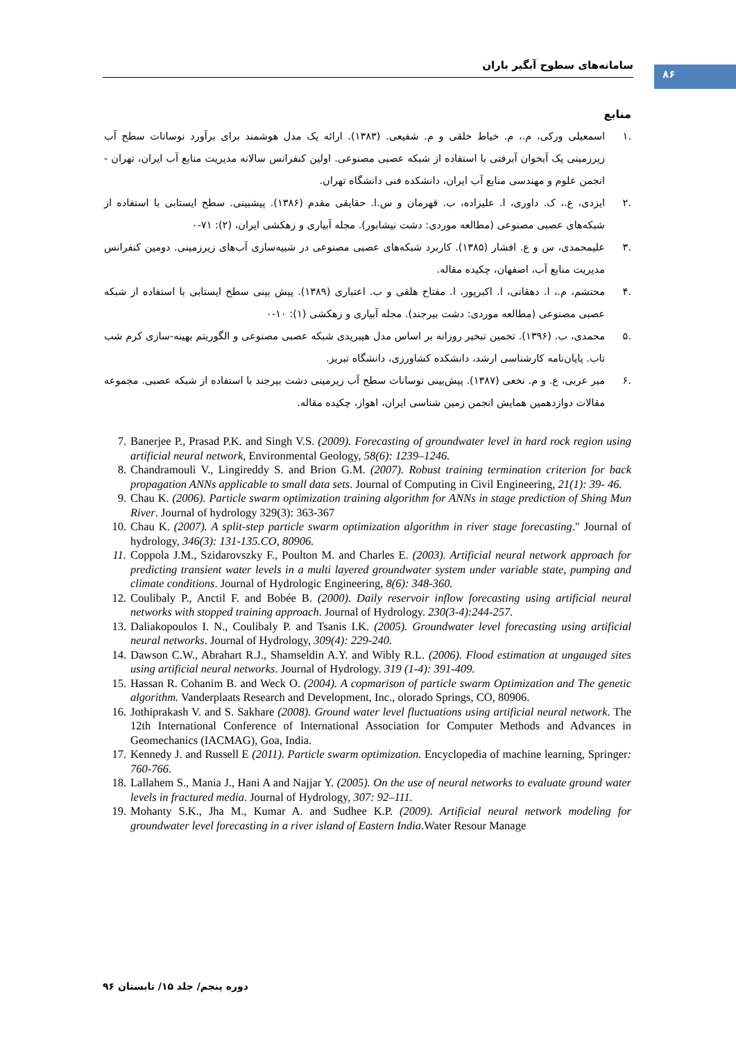۸۶
سامانه‌های سطوح آبگیر باران
منابع
.۱ اسمعیلی ورکی، م.، م. خیاط خلقی و م. شفیعی. (۱۳۸۳). ارائه یک مدل هوشمند برای برآورد نوسانات سطح آب زیرزمینی یک آبخوان آبرفتی با استفاده از شبکه عصبی مصنوعی. اولین کنفرانس سالانه مدیریت منابع آب ایران، تهران - انجمن علوم و مهندسی منابع آب ایران، دانشکده فنی دانشگاه تهران.
.۲ ایزدی، ع.، ک. داوری، ا. علیزاده، ب. قهرمان و س.ا. حقایقی مقدم (۱۳۸۶). پیشبینی. سطح ایستابی با استفاده از شبکه‌های عصبی مصنوعی (مطالعه موردی: دشت نیشابور). مجله آبیاری و زهکشی ایران، (۲): ۷۱-۰
.۳ علیمحمدی، س و ع. افشار (۱۳۸۵). کاربرد شبکه‌های عصبی مصنوعی در شبیه‌سازی آب‌های زیرزمینی. دومین کنفرانس مدیریت منابع آب، اصفهان، چکیده مقاله.
.۴ محتشم، م.، ا. دهقانی، ا. اکبرپور، ا. مفتاح هلقی و ب. اعتباری (۱۳۸۹). پیش بینی سطح ایستابی با استفاده از شبکه عصبی مصنوعی (مطالعه موردی: دشت بیرجند). مجله آبیاری و زهکشی (۱): ۱۰-۰
.۵ محمدی، ب. (۱۳۹۶). تخمین تبخیر روزانه بر اساس مدل هیبریدی شبکه عصبی مصنوعی و الگوریتم بهینه-سازی کرم شب تاب. پایان‌نامه کارشناسی ارشد، دانشکده کشاورزی، دانشگاه تبریز.
.۶ میر عربی، ع. و م. نخعی (۱۳۸۷). پیش‌بینی نوسانات سطح آب زیرمینی دشت بیرجند با استفاده از شبکه عصبی. مجموعه مقالات دوازدهمین همایش انجمن زمین شناسی ایران، اهواز، چکیده مقاله.
7. Banerjee P., Prasad P.K. and Singh V.S. (2009). Forecasting of groundwater level in hard rock region using artificial neural network, Environmental Geology, 58(6): 1239–1246.
8. Chandramouli V., Lingireddy S. and Brion G.M. (2007). Robust training termination criterion for back propagation ANNs applicable to small data sets. Journal of Computing in Civil Engineering, 21(1): 39- 46.
9. Chau K. (2006). Particle swarm optimization training algorithm for ANNs in stage prediction of Shing Mun River. Journal of hydrology 329(3): 363-367
10. Chau K. (2007). A split-step particle swarm optimization algorithm in river stage forecasting." Journal of hydrology, 346(3): 131-135.CO, 80906.
11. Coppola J.M., Szidarovszky F., Poulton M. and Charles E. (2003). Artificial neural network approach for predicting transient water levels in a multi layered groundwater system under variable state, pumping and climate conditions. Journal of Hydrologic Engineering, 8(6): 348-360.
12. Coulibaly P., Anctil F. and Bobée B. (2000). Daily reservoir inflow forecasting using artificial neural networks with stopped training approach. Journal of Hydrology. 230(3-4):244-257.
13. Daliakopoulos I. N., Coulibaly P. and Tsanis I.K. (2005). Groundwater level forecasting using artificial neural networks. Journal of Hydrology, 309(4): 229-240.
14. Dawson C.W., Abrahart R.J., Shamseldin A.Y. and Wibly R.L. (2006). Flood estimation at ungauged sites using artificial neural networks. Journal of Hydrology. 319 (1-4): 391-409.
15. Hassan R. Cohanim B. and Weck O. (2004). A copmarison of particle swarm Optimization and The genetic algorithm. Vanderplaats Research and Development, Inc., olorado Springs, CO, 80906.
16. Jothiprakash V. and S. Sakhare (2008). Ground water level fluctuations using artificial neural network. The 12th International Conference of International Association for Computer Methods and Advances in Geomechanics (IACMAG), Goa, India.
17. Kennedy J. and Russell E (2011). Particle swarm optimization. Encyclopedia of machine learning, Springer: 760-766.
18. Lallahem S., Mania J., Hani A and Najjar Y. (2005). On the use of neural networks to evaluate ground water levels in fractured media. Journal of Hydrology, 307: 92–111.
19. Mohanty S.K., Jha M., Kumar A. and Sudhee K.P. (2009). Artificial neural network modeling for groundwater level forecasting in a river island of Eastern India.Water Resour Manage
دوره پنجم/ جلد ۱۵/ تابستان ۹۶